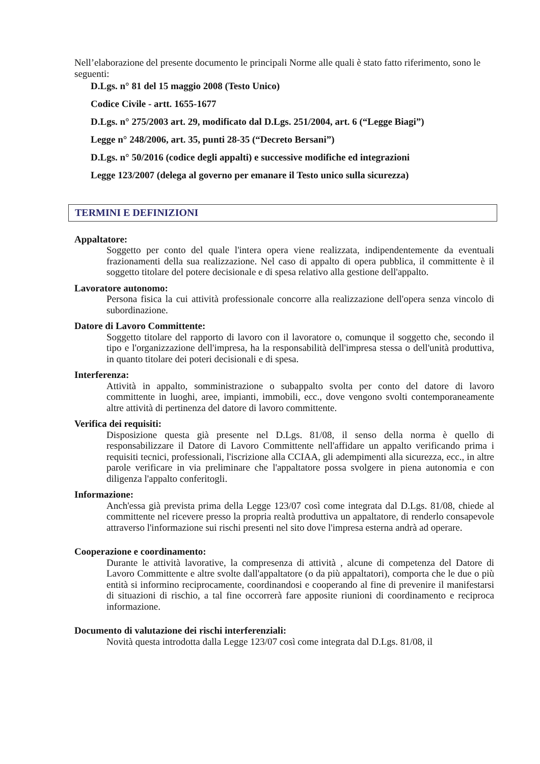Nell’elaborazione del presente documento le principali Norme alle quali è stato fatto riferimento, sono le seguenti:
D.Lgs. n° 81 del 15 maggio 2008 (Testo Unico)
Codice Civile - artt. 1655-1677
D.Lgs. n° 275/2003 art. 29, modificato dal D.Lgs. 251/2004, art. 6 (“Legge Biagi”)
Legge n° 248/2006, art. 35, punti 28-35 (“Decreto Bersani”)
D.Lgs. n° 50/2016 (codice degli appalti) e successive modifiche ed integrazioni
Legge 123/2007 (delega al governo per emanare il Testo unico sulla sicurezza)
TERMINI E DEFINIZIONI
Appaltatore:
Soggetto per conto del quale l'intera opera viene realizzata, indipendentemente da eventuali frazionamenti della sua realizzazione. Nel caso di appalto di opera pubblica, il committente è il soggetto titolare del potere decisionale e di spesa relativo alla gestione dell'appalto.
Lavoratore autonomo:
Persona fisica la cui attività professionale concorre alla realizzazione dell'opera senza vincolo di subordinazione.
Datore di Lavoro Committente:
Soggetto titolare del rapporto di lavoro con il lavoratore o, comunque il soggetto che, secondo il tipo e l'organizzazione dell'impresa, ha la responsabilità dell'impresa stessa o dell'unità produttiva, in quanto titolare dei poteri decisionali e di spesa.
Interferenza:
Attività in appalto, somministrazione o subappalto svolta per conto del datore di lavoro committente in luoghi, aree, impianti, immobili, ecc., dove vengono svolti contemporaneamente altre attività di pertinenza del datore di lavoro committente.
Verifica dei requisiti:
Disposizione questa già presente nel D.Lgs. 81/08, il senso della norma è quello di responsabilizzare il Datore di Lavoro Committente nell'affidare un appalto verificando prima i requisiti tecnici, professionali, l'iscrizione alla CCIAA, gli adempimenti alla sicurezza, ecc., in altre parole verificare in via preliminare che l'appaltatore possa svolgere in piena autonomia e con diligenza l'appalto conferitogli.
Informazione:
Anch'essa già prevista prima della Legge 123/07 così come integrata dal D.Lgs. 81/08, chiede al committente nel ricevere presso la propria realtà produttiva un appaltatore, di renderlo consapevole attraverso l'informazione sui rischi presenti nel sito dove l'impresa esterna andrà ad operare.
Cooperazione e coordinamento:
Durante le attività lavorative, la compresenza di attività , alcune di competenza del Datore di Lavoro Committente e altre svolte dall'appaltatore (o da più appaltatori), comporta che le due o più entità si informino reciprocamente, coordinandosi e cooperando al fine di prevenire il manifestarsi di situazioni di rischio, a tal fine occorrerà fare apposite riunioni di coordinamento e reciproca informazione.
Documento di valutazione dei rischi interferenziali:
Novità questa introdotta dalla Legge 123/07 così come integrata dal D.Lgs. 81/08, il